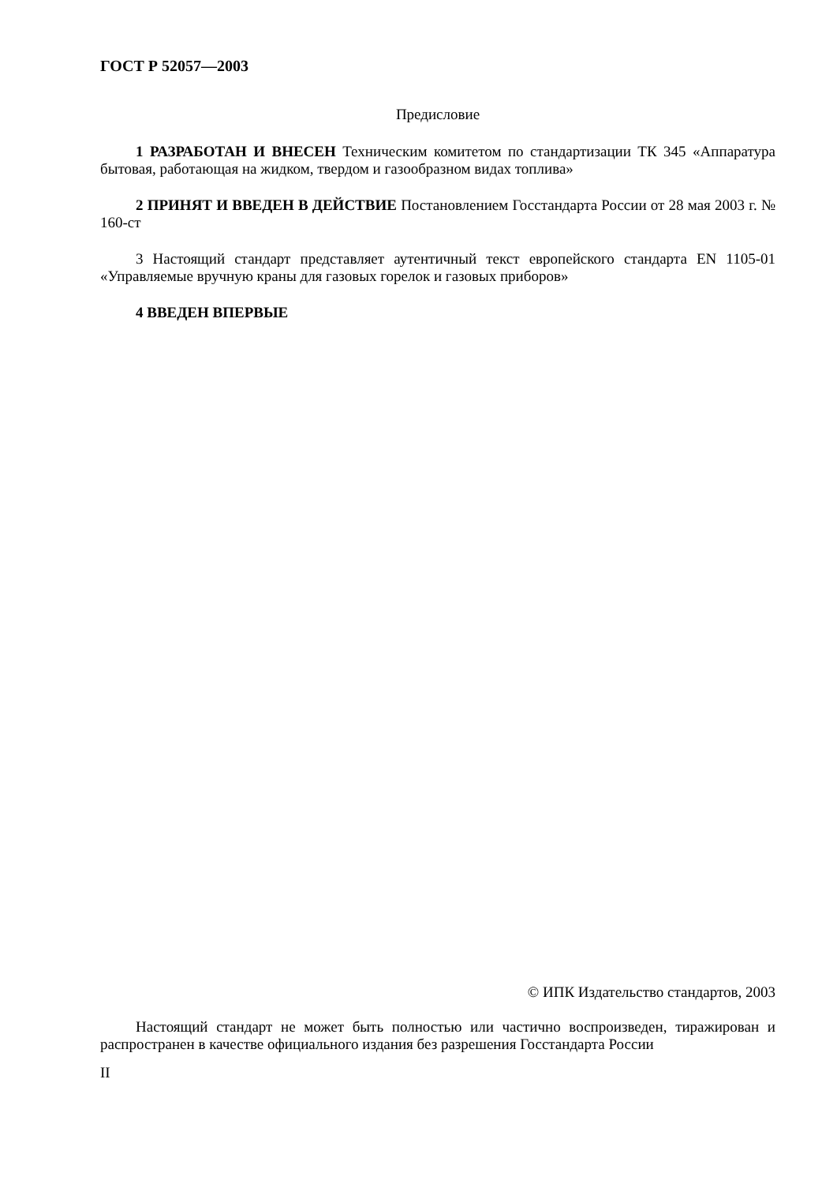ГОСТ Р 52057—2003
Предисловие
1 РАЗРАБОТАН И ВНЕСЕН Техническим комитетом по стандартизации ТК 345 «Аппаратура бытовая, работающая на жидком, твердом и газообразном видах топлива»
2 ПРИНЯТ И ВВЕДЕН В ДЕЙСТВИЕ Постановлением Госстандарта России от 28 мая 2003 г. № 160-ст
3 Настоящий стандарт представляет аутентичный текст европейского стандарта EN 1105-01 «Управляемые вручную краны для газовых горелок и газовых приборов»
4 ВВЕДЕН ВПЕРВЫЕ
© ИПК Издательство стандартов, 2003
Настоящий стандарт не может быть полностью или частично воспроизведен, тиражирован и распространен в качестве официального издания без разрешения Госстандарта России
II